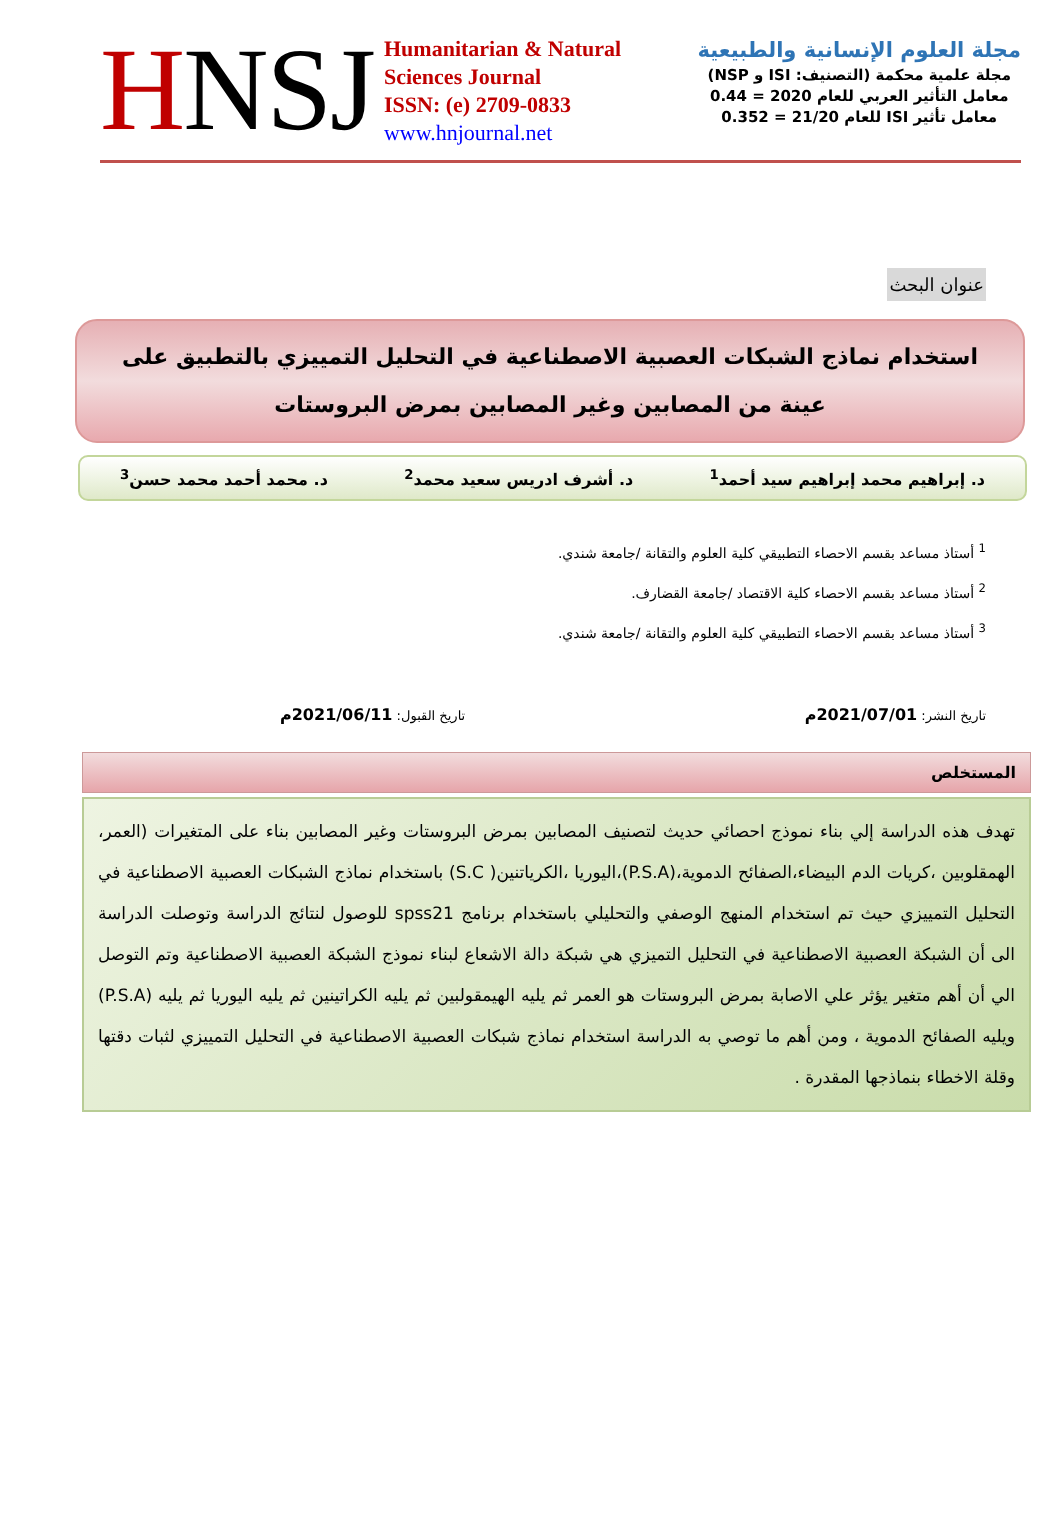HNSJ
Humanitarian & Natural
Sciences Journal
ISSN: (e) 2709-0833
www.hnjournal.net
مجلة العلوم الإنسانية والطبيعية
مجلة علمية محكمة (التصنيف: ISI و NSP)
معامل التأثير العربي للعام 2020 = 0.44
معامل تأثير ISI للعام 21/20 = 0.352
عنوان البحث
استخدام نماذج الشبكات العصبية الاصطناعية في التحليل التمييزي بالتطبيق على عينة من المصابين وغير المصابين بمرض البروستات
د. إبراهيم محمد إبراهيم سيد أحمد<sup>1</sup> د. أشرف ادريس سعيد محمد<sup>2</sup> د. محمد أحمد محمد حسن<sup>3</sup>
<sup>1</sup> أستاذ مساعد بقسم الاحصاء التطبيقي كلية العلوم والتقانة /جامعة شندي.
<sup>2</sup> أستاذ مساعد بقسم الاحصاء كلية الاقتصاد /جامعة القضارف.
<sup>3</sup> أستاذ مساعد بقسم الاحصاء التطبيقي كلية العلوم والتقانة /جامعة شندي.
تاريخ النشر: 2021/07/01م تاريخ القبول: 2021/06/11م
المستخلص
تهدف هذه الدراسة إلي بناء نموذج احصائي حديث لتصنيف المصابين بمرض البروستات وغير المصابين بناء على المتغيرات (العمر، الهمقلوبين ،كريات الدم البيضاء،الصفائح الدموية،(P.S.A)،اليوريا ،الكرياتنين( S.C) باستخدام نماذج الشبكات العصبية الاصطناعية في التحليل التمييزي حيث تم استخدام المنهج الوصفي والتحليلي باستخدام برنامج spss21 للوصول لنتائج الدراسة وتوصلت الدراسة الى أن الشبكة العصبية الاصطناعية في التحليل التميزي هي شبكة دالة الاشعاع لبناء نموذج الشبكة العصبية الاصطناعية وتم التوصل الي أن أهم متغير يؤثر علي الاصابة بمرض البروستات هو العمر ثم يليه الهيمقولبين ثم يليه الكراتينين ثم يليه اليوريا ثم يليه (P.S.A) ويليه الصفائح الدموية ، ومن أهم ما توصي به الدراسة استخدام نماذج شبكات العصبية الاصطناعية في التحليل التمييزي لثبات دقتها وقلة الاخطاء بنماذجها المقدرة .